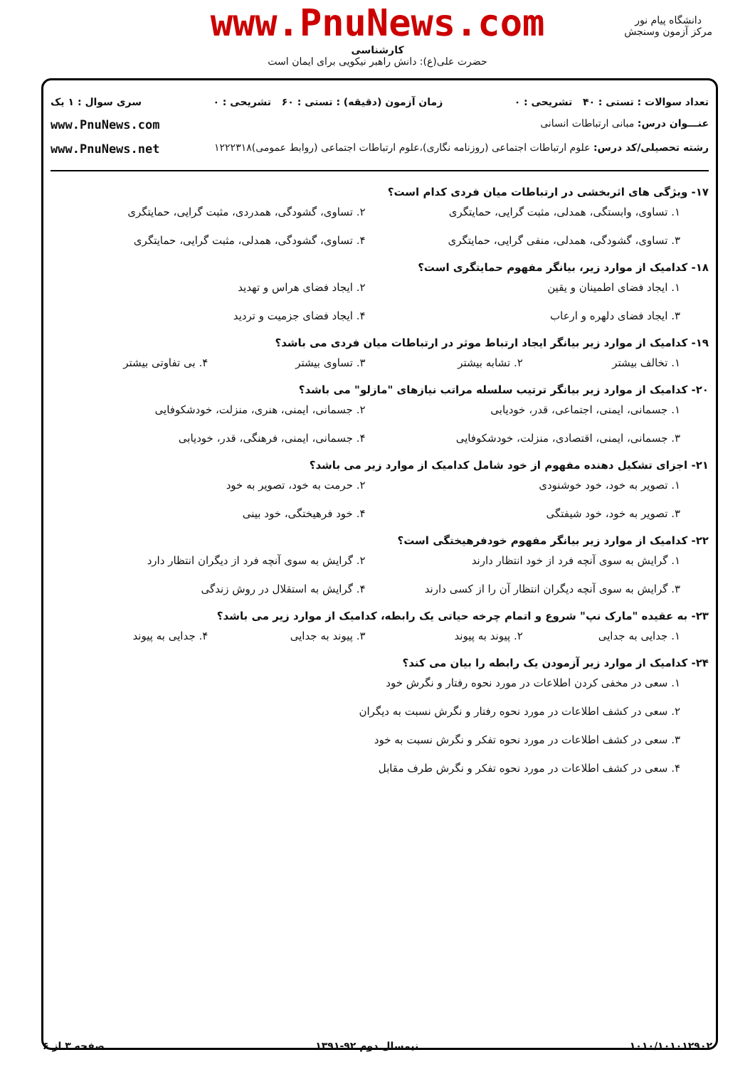دانشگاه پیام نور
مرکز آزمون وسنجش
www.PnuNews.com
کارشناسی
حضرت علی(ع): دانش راهبر نیکویی برای ایمان است
تعداد سوالات : تستی : ۴۰ تشریحی : ۰ زمان آزمون (دقیقه) : تستی : ۶۰ تشریحی : ۰ سری سوال : ۱ یک
عنـــوان درس: مبانی ارتباطات انسانی www.PnuNews.com
رشته تحصیلی/کد درس: علوم ارتباطات اجتماعی (روزنامه نگاری)،علوم ارتباطات اجتماعی (روابط عمومی)۱۲۲۲۳۱۸ www.PnuNews.net
۱۷- ویژگی های اثربخشی در ارتباطات میان فردی کدام است؟
۱. تساوی، وابستگی، همدلی، مثبت گرایی، حمایتگری ۲. تساوی، گشودگی، همدردی، مثبت گرایی، حمایتگری ۳. تساوی، گشودگی، همدلی، منفی گرایی، حمایتگری ۴. تساوی، گشودگی، همدلی، مثبت گرایی، حمایتگری
۱۸- کدامیک از موارد زیر، بیانگر مفهوم حمایتگری است؟
۱. ایجاد فضای اطمینان و یقین ۲. ایجاد فضای هراس و تهدید ۳. ایجاد فضای دلهره و ارعاب ۴. ایجاد فضای جزمیت و تردید
۱۹- کدامیک از موارد زیر بیانگر ایجاد ارتباط موثر در ارتباطات میان فردی می باشد؟
۱. تخالف بیشتر ۲. تشابه بیشتر ۳. تساوی بیشتر ۴. بی تفاوتی بیشتر
۲۰- کدامیک از موارد زیر بیانگر ترتیب سلسله مراتب نیازهای "مازلو" می باشد؟
۱. جسمانی، ایمنی، اجتماعی، قدر، خودیابی ۲. جسمانی، ایمنی، هنری، منزلت، خودشکوفایی ۳. جسمانی، ایمنی، اقتصادی، منزلت، خودشکوفایی ۴. جسمانی، ایمنی، فرهنگی، قدر، خودیابی
۲۱- اجزای تشکیل دهنده مفهوم از خود شامل کدامیک از موارد زیر می باشد؟
۱. تصویر به خود، خود خوشنودی ۲. حرمت به خود، تصویر به خود ۳. تصویر به خود، خود شیفتگی ۴. خود فرهیختگی، خود بینی
۲۲- کدامیک از موارد زیر بیانگر مفهوم خودفرهیختگی است؟
۱. گرایش به سوی آنچه فرد از خود انتظار دارند ۲. گرایش به سوی آنچه فرد از دیگران انتظار دارد ۳. گرایش به سوی آنچه دیگران انتظار آن را از کسی دارند ۴. گرایش به استقلال در روش زندگی
۲۳- به عقیده "مارک نپ" شروع و اتمام چرخه حیاتی یک رابطه، کدامیک از موارد زیر می باشد؟
۱. جدایی به جدایی ۲. پیوند به پیوند ۳. پیوند به جدایی ۴. جدایی به پیوند
۲۴- کدامیک از موارد زیر آزمودن یک رابطه را بیان می کند؟
۱. سعی در مخفی کردن اطلاعات در مورد نحوه رفتار و نگرش خود
۲. سعی در کشف اطلاعات در مورد نحوه رفتار و نگرش نسبت به دیگران
۳. سعی در کشف اطلاعات در مورد نحوه تفکر و نگرش نسبت به خود
۴. سعی در کشف اطلاعات در مورد نحوه تفکر و نگرش طرف مقابل
۱۰۱۰/۱۰۱۰۱۲۹۰۲ نیمسال دوم ۹۲-۱۳۹۱ صفحه ۳ از ۶